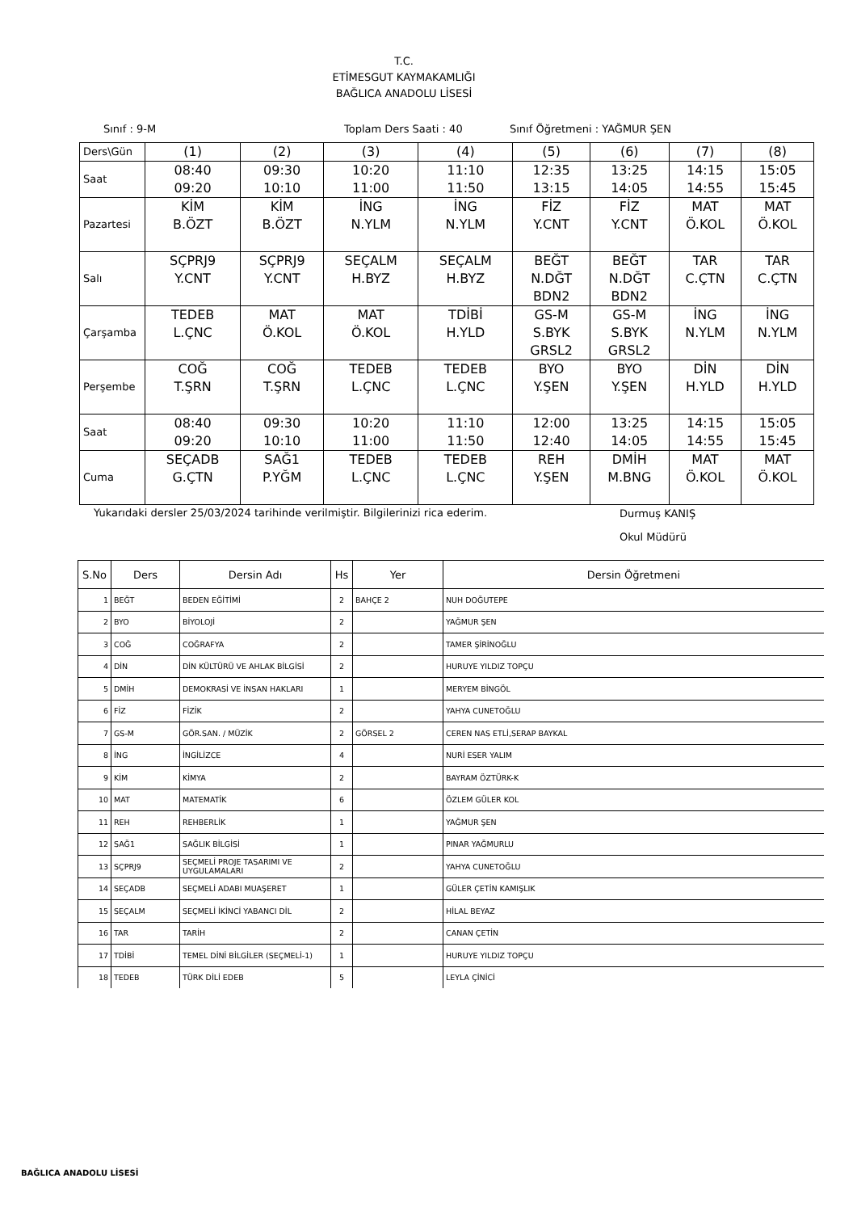T.C.
ETİMESGUT KAYMAKAMLIĞI
BAĞLICA ANADOLU LİSESİ
Sınıf : 9-M Toplam Ders Saati : 40 Sınıf Öğretmeni : YAĞMUR ŞEN
| Ders\Gün | (1) | (2) | (3) | (4) | (5) | (6) | (7) | (8) |
| Saat | 08:40 09:20 | 09:30 10:10 | 10:20 11:00 | 11:10 11:50 | 12:35 13:15 | 13:25 14:05 | 14:15 14:55 | 15:05 15:45 |
| Pazartesi | KİM B.ÖZT | KİM B.ÖZT | İNG N.YLM | İNG N.YLM | FİZ Y.CNT | FİZ Y.CNT | MAT Ö.KOL | MAT Ö.KOL |
| Salı | SÇPRJ9 Y.CNT | SÇPRJ9 Y.CNT | SEÇALM H.BYZ | SEÇALM H.BYZ | BEĞT N.DĞT BDN2 | BEĞT N.DĞT BDN2 | TAR C.ÇTN | TAR C.ÇTN |
| Çarşamba | TEDEB L.ÇNC | MAT Ö.KOL | MAT Ö.KOL | TDİBİ H.YLD | GS-M S.BYK GRSL2 | GS-M S.BYK GRSL2 | İNG N.YLM | İNG N.YLM |
| Perşembe | COĞ T.ŞRN | COĞ T.ŞRN | TEDEB L.ÇNC | TEDEB L.ÇNC | BYO Y.ŞEN | BYO Y.ŞEN | DİN H.YLD | DİN H.YLD |
| Saat | 08:40 09:20 | 09:30 10:10 | 10:20 11:00 | 11:10 11:50 | 12:00 12:40 | 13:25 14:05 | 14:15 14:55 | 15:05 15:45 |
| Cuma | SEÇADB G.ÇTN | SAĞ1 P.YĞM | TEDEB L.ÇNC | TEDEB L.ÇNC | REH Y.ŞEN | DMİH M.BNG | MAT Ö.KOL | MAT Ö.KOL |
Yukarıdaki dersler 25/03/2024 tarihinde verilmiştir. Bilgilerinizi rica ederim. Durmuş KANIŞ
Okul Müdürü
| S.No | Ders | Dersin Adı | Hs | Yer | Dersin Öğretmeni |
| --- | --- | --- | --- | --- | --- |
| 1 | BEĞT | BEDEN EĞİTİMİ | 2 | BAHÇE 2 | NUH DOĞUTEPE |
| 2 | BYO | BİYOLOJİ | 2 | | YAĞMUR ŞEN |
| 3 | COĞ | COĞRAFYA | 2 | | TAMER ŞİRİNOĞLU |
| 4 | DİN | DİN KÜLTÜRÜ VE AHLAK BİLGİSİ | 2 | | HURUYE YILDIZ TOPÇU |
| 5 | DMİH | DEMOKRASİ VE İNSAN HAKLARI | 1 | | MERYEM BİNGÖL |
| 6 | FİZ | FİZİK | 2 | | YAHYA CUNETOĞLU |
| 7 | GS-M | GÖR.SAN. / MÜZİK | 2 | GÖRSEL 2 | CEREN NAS ETLİ,SERAP BAYKAL |
| 8 | İNG | İNGİLİZCE | 4 | | NURİ ESER YALIM |
| 9 | KİM | KİMYA | 2 | | BAYRAM ÖZTÜRK-K |
| 10 | MAT | MATEMATİK | 6 | | ÖZLEM GÜLER KOL |
| 11 | REH | REHBERLİK | 1 | | YAĞMUR ŞEN |
| 12 | SAĞ1 | SAĞLIK BİLGİSİ | 1 | | PINAR YAĞMURLU |
| 13 | SÇPRJ9 | SEÇMELİ PROJE TASARIMI VE UYGULAMALARI | 2 | | YAHYA CUNETOĞLU |
| 14 | SEÇADB | SEÇMELİ ADABI MUAŞERET | 1 | | GÜLER ÇETİN KAMIŞLIK |
| 15 | SEÇALM | SEÇMELİ İKİNCİ YABANCI DİL | 2 | | HİLAL BEYAZ |
| 16 | TAR | TARİH | 2 | | CANAN ÇETİN |
| 17 | TDİBİ | TEMEL DİNİ BİLGİLER (SEÇMELİ-1) | 1 | | HURUYE YILDIZ TOPÇU |
| 18 | TEDEB | TÜRK DİLİ EDEB | 5 | | LEYLA ÇİNİCİ |
BAĞLICA ANADOLU LİSESİ